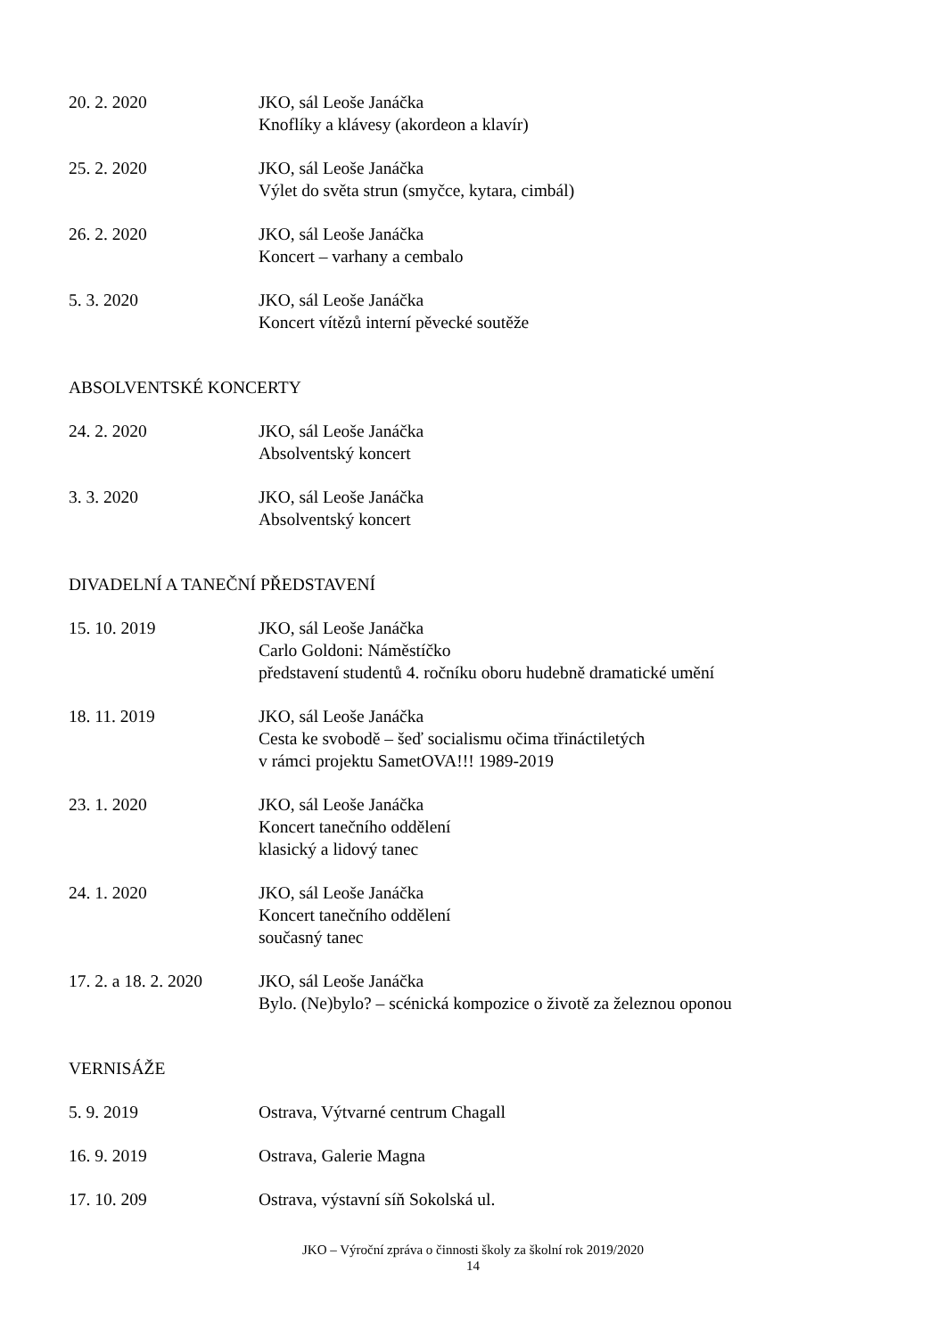20. 2. 2020 JKO, sál Leoše Janáčka
Knoflíky a klávesy (akordeon a klavír)
25. 2. 2020 JKO, sál Leoše Janáčka
Výlet do světa strun (smyčce, kytara, cimbál)
26. 2. 2020 JKO, sál Leoše Janáčka
Koncert – varhany a cembalo
5. 3. 2020 JKO, sál Leoše Janáčka
Koncert vítězů interní pěvecké soutěže
ABSOLVENTSKÉ KONCERTY
24. 2. 2020 JKO, sál Leoše Janáčka
Absolventský koncert
3. 3. 2020 JKO, sál Leoše Janáčka
Absolventský koncert
DIVADELNÍ A TANEČNÍ PŘEDSTAVENÍ
15. 10. 2019 JKO, sál Leoše Janáčka
Carlo Goldoni: Náměstíčko
představení studentů 4. ročníku oboru hudebně dramatické umění
18. 11. 2019 JKO, sál Leoše Janáčka
Cesta ke svobodě – šeď socialismu očima třináctiletých
v rámci projektu SametOVA!!! 1989-2019
23. 1. 2020 JKO, sál Leoše Janáčka
Koncert tanečního oddělení
klasický a lidový tanec
24. 1. 2020 JKO, sál Leoše Janáčka
Koncert tanečního oddělení
současný tanec
17. 2. a 18. 2. 2020
JKO, sál Leoše Janáčka
Bylo. (Ne)bylo? – scénická kompozice o životě za železnou oponou
VERNISÁŽE
5. 9. 2019 Ostrava, Výtvarné centrum Chagall
16. 9. 2019 Ostrava, Galerie Magna
17. 10. 209 Ostrava, výstavní síň Sokolská ul.
JKO – Výroční zpráva o činnosti školy za školní rok 2019/2020
14